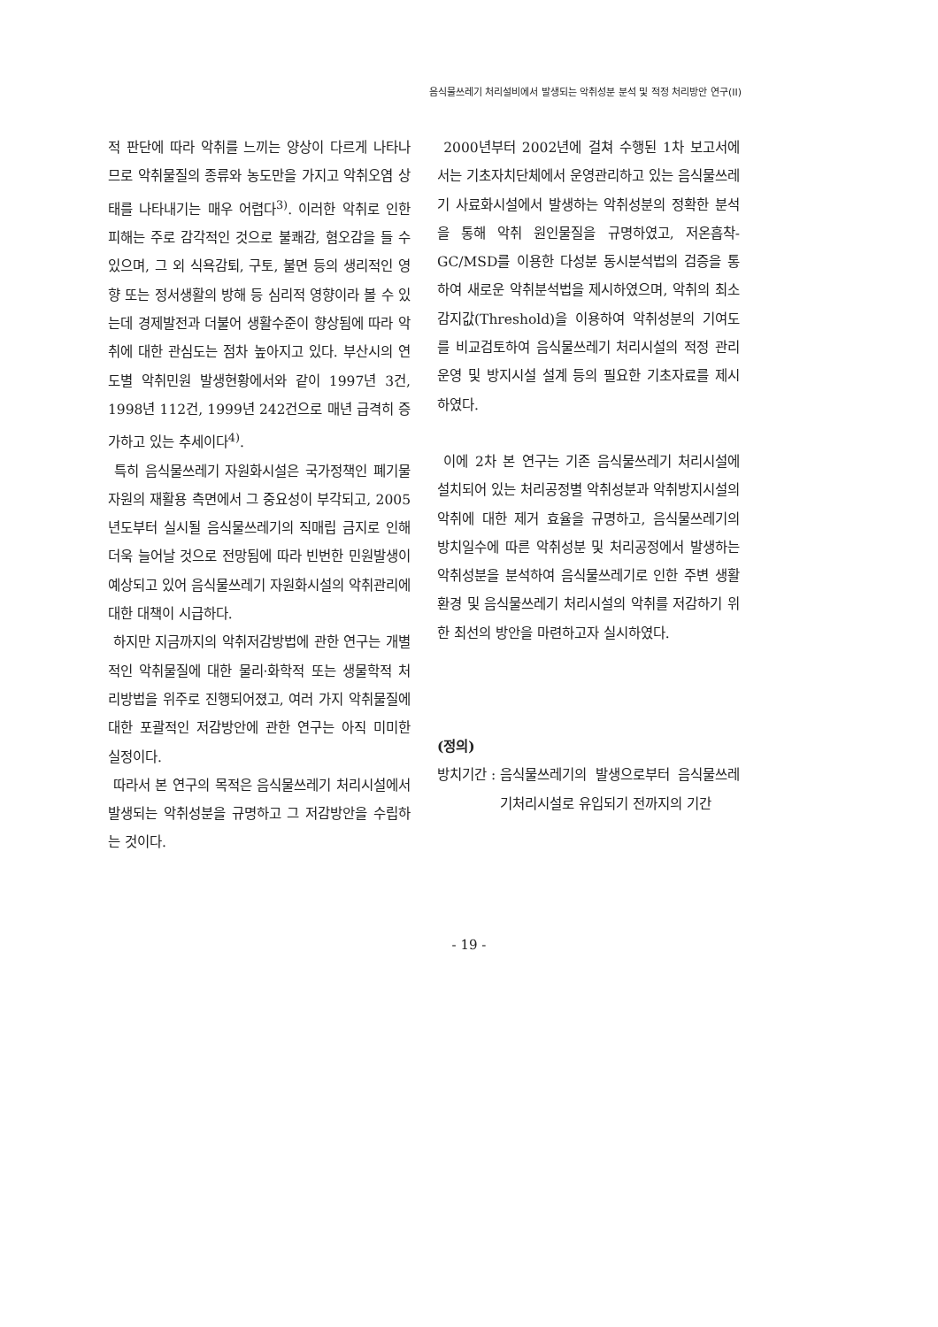음식물쓰레기 처리설비에서 발생되는 악취성분 분석 및 적정 처리방안 연구(II)
적 판단에 따라 악취를 느끼는 양상이 다르게 나타나므로 악취물질의 종류와 농도만을 가지고 악취오염 상태를 나타내기는 매우 어렵다<sup>3)</sup>. 이러한 악취로 인한 피해는 주로 감각적인 것으로 불쾌감, 혐오감을 들 수 있으며, 그 외 식욕감퇴, 구토, 불면 등의 생리적인 영향 또는 정서생활의 방해 등 심리적 영향이라 볼 수 있는데 경제발전과 더불어 생활수준이 향상됨에 따라 악취에 대한 관심도는 점차 높아지고 있다. 부산시의 연도별 악취민원 발생현황에서와 같이 1997년 3건, 1998년 112건, 1999년 242건으로 매년 급격히 증가하고 있는 추세이다<sup>4)</sup>.
특히 음식물쓰레기 자원화시설은 국가정책인 폐기물 자원의 재활용 측면에서 그 중요성이 부각되고, 2005년도부터 실시될 음식물쓰레기의 직매립 금지로 인해 더욱 늘어날 것으로 전망됨에 따라 빈번한 민원발생이 예상되고 있어 음식물쓰레기 자원화시설의 악취관리에 대한 대책이 시급하다.
하지만 지금까지의 악취저감방법에 관한 연구는 개별적인 악취물질에 대한 물리·화학적 또는 생물학적 처리방법을 위주로 진행되어졌고, 여러 가지 악취물질에 대한 포괄적인 저감방안에 관한 연구는 아직 미미한 실정이다.
따라서 본 연구의 목적은 음식물쓰레기 처리시설에서 발생되는 악취성분을 규명하고 그 저감방안을 수립하는 것이다.
2000년부터 2002년에 걸쳐 수행된 1차 보고서에서는 기초자치단체에서 운영관리하고 있는 음식물쓰레기 사료화시설에서 발생하는 악취성분의 정확한 분석을 통해 악취 원인물질을 규명하였고, 저온흡착-GC/MSD를 이용한 다성분 동시분석법의 검증을 통하여 새로운 악취분석법을 제시하였으며, 악취의 최소감지값(Threshold)을 이용하여 악취성분의 기여도를 비교검토하여 음식물쓰레기 처리시설의 적정 관리 운영 및 방지시설 설계 등의 필요한 기초자료를 제시하였다.
이에 2차 본 연구는 기존 음식물쓰레기 처리시설에 설치되어 있는 처리공정별 악취성분과 악취방지시설의 악취에 대한 제거 효율을 규명하고, 음식물쓰레기의 방치일수에 따른 악취성분 및 처리공정에서 발생하는 악취성분을 분석하여 음식물쓰레기로 인한 주변 생활환경 및 음식물쓰레기 처리시설의 악취를 저감하기 위한 최선의 방안을 마련하고자 실시하였다.
(정의)
방치기간 : 음식물쓰레기의 발생으로부터 음식물쓰레기처리시설로 유입되기 전까지의 기간
- 19 -